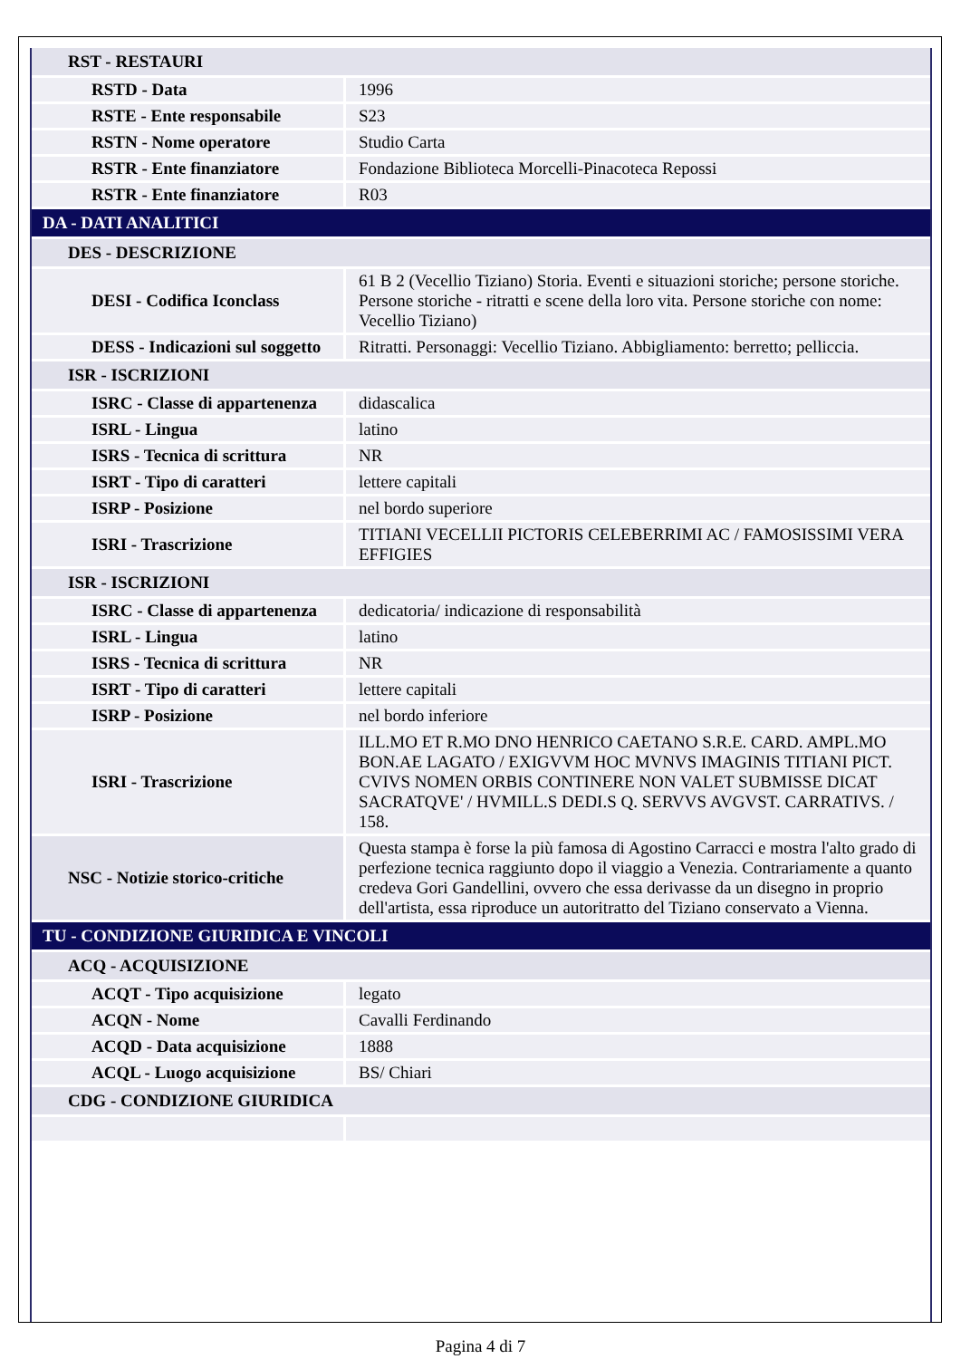| RST - RESTAURI | |
| RSTD - Data | 1996 |
| RSTE - Ente responsabile | S23 |
| RSTN - Nome operatore | Studio Carta |
| RSTR - Ente finanziatore | Fondazione Biblioteca Morcelli-Pinacoteca Repossi |
| RSTR - Ente finanziatore | R03 |
| DA - DATI ANALITICI | |
| DES - DESCRIZIONE | |
| DESI - Codifica Iconclass | 61 B 2 (Vecellio Tiziano) Storia. Eventi e situazioni storiche; persone storiche. Persone storiche - ritratti e scene della loro vita. Persone storiche con nome: Vecellio Tiziano) |
| DESS - Indicazioni sul soggetto | Ritratti. Personaggi: Vecellio Tiziano. Abbigliamento: berretto; pelliccia. |
| ISR - ISCRIZIONI | |
| ISRC - Classe di appartenenza | didascalica |
| ISRL - Lingua | latino |
| ISRS - Tecnica di scrittura | NR |
| ISRT - Tipo di caratteri | lettere capitali |
| ISRP - Posizione | nel bordo superiore |
| ISRI - Trascrizione | TITIANI VECELLII PICTORIS CELEBERRIMI AC / FAMOSISSIMI VERA EFFIGIES |
| ISR - ISCRIZIONI | |
| ISRC - Classe di appartenenza | dedicatoria/ indicazione di responsabilità |
| ISRL - Lingua | latino |
| ISRS - Tecnica di scrittura | NR |
| ISRT - Tipo di caratteri | lettere capitali |
| ISRP - Posizione | nel bordo inferiore |
| ISRI - Trascrizione | ILL.MO ET R.MO DNO HENRICO CAETANO S.R.E. CARD. AMPL.MO BON.AE LAGATO / EXIGVVM HOC MVNVS IMAGINIS TITIANI PICT. CVIVS NOMEN ORBIS CONTINERE NON VALET SUBMISSE DICAT SACRATQVE' / HVMILL.S DEDI.S Q. SERVVS AVGVST. CARRATIVS. / 158. |
| NSC - Notizie storico-critiche | Questa stampa è forse la più famosa di Agostino Carracci e mostra l'alto grado di perfezione tecnica raggiunto dopo il viaggio a Venezia. Contrariamente a quanto credeva Gori Gandellini, ovvero che essa derivasse da un disegno in proprio dell'artista, essa riproduce un autoritratto del Tiziano conservato a Vienna. |
| TU - CONDIZIONE GIURIDICA E VINCOLI | |
| ACQ - ACQUISIZIONE | |
| ACQT - Tipo acquisizione | legato |
| ACQN - Nome | Cavalli Ferdinando |
| ACQD - Data acquisizione | 1888 |
| ACQL - Luogo acquisizione | BS/ Chiari |
| CDG - CONDIZIONE GIURIDICA | |
Pagina 4 di 7